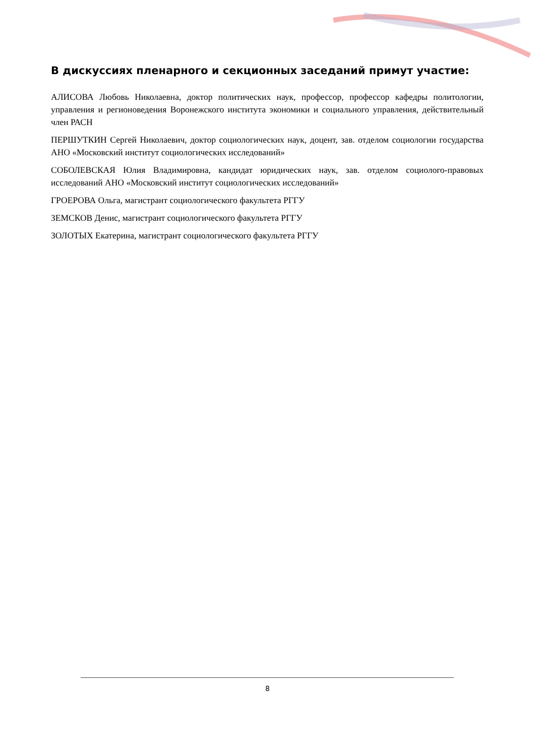В дискуссиях пленарного и секционных заседаний примут участие:
АЛИСОВА Любовь Николаевна, доктор политических наук, профессор, профессор кафедры политологии, управления и регионоведения Воронежского института экономики и социального управления, действительный член РАСН
ПЕРШУТКИН Сергей Николаевич, доктор социологических наук, доцент, зав. отделом социологии государства АНО «Московский институт социологических исследований»
СОБОЛЕВСКАЯ Юлия Владимировна, кандидат юридических наук, зав. отделом социолого-правовых исследований АНО «Московский институт социологических исследований»
ГРОЕРОВА Ольга, магистрант социологического факультета РГГУ
ЗЕМСКОВ Денис, магистрант социологического факультета РГГУ
ЗОЛОТЫХ Екатерина, магистрант социологического факультета РГГУ
8